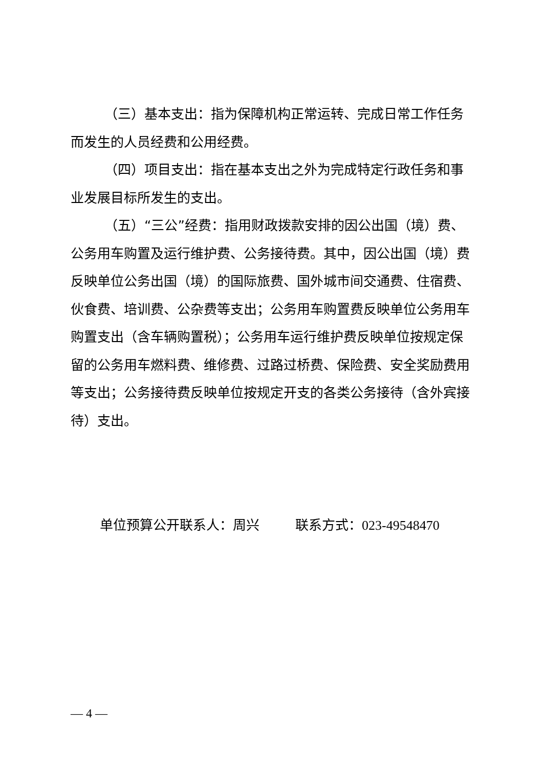（三）基本支出：指为保障机构正常运转、完成日常工作任务而发生的人员经费和公用经费。
（四）项目支出：指在基本支出之外为完成特定行政任务和事业发展目标所发生的支出。
（五）“三公”经费：指用财政拨款安排的因公出国（境）费、公务用车购置及运行维护费、公务接待费。其中，因公出国（境）费反映单位公务出国（境）的国际旅费、国外城市间交通费、住宿费、伙食费、培训费、公杂费等支出；公务用车购置费反映单位公务用车购置支出（含车辆购置税）；公务用车运行维护费反映单位按规定保留的公务用车燃料费、维修费、过路过桥费、保险费、安全奖励费用等支出；公务接待费反映单位按规定开支的各类公务接待（含外宾接待）支出。
单位预算公开联系人：周兴 联系方式：023-49548470
— 4 —